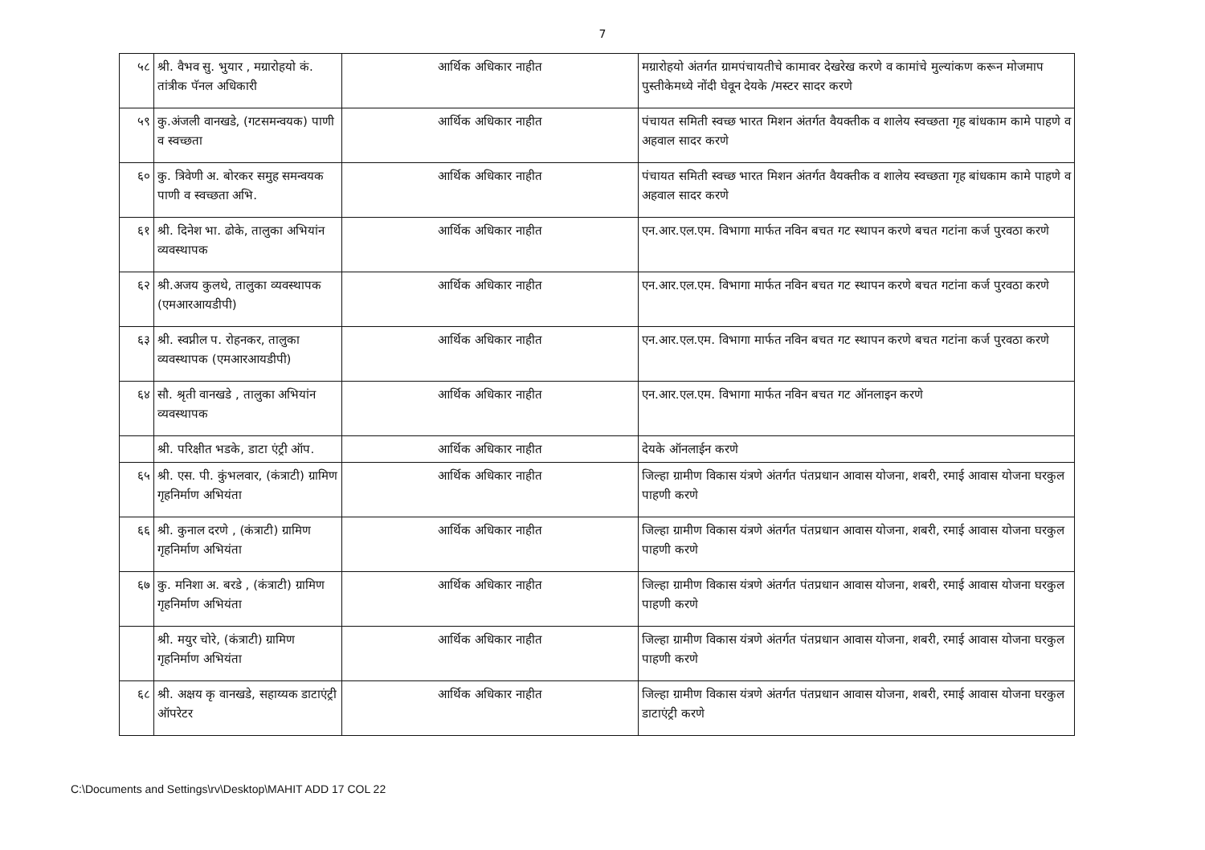7
| ५८ | श्री. वैभव सु. भुयार , मग्रारोहयो कं. तांत्रीक पॅनल अधिकारी | आर्थिक अधिकार नाहीत | मग्रारोहयो अंतर्गत ग्रामपंचायतीचे कामावर देखरेख करणे व कामांचे मुल्यांकण करून मोजमाप पुस्तीकेमध्ये नोंदी घेवून देयके /मस्टर सादर करणे |
| ५९ | कु.अंजली वानखडे, (गटसमन्वयक) पाणी व स्वच्छता | आर्थिक अधिकार नाहीत | पंचायत समिती स्वच्छ भारत मिशन अंतर्गत वैयक्तीक व शालेय स्वच्छता गृह बांधकाम कामे पाहणे व अहवाल सादर करणे |
| ६० | कु. त्रिवेणी अ. बोरकर समुह समन्वयक पाणी व स्वच्छता अभि. | आर्थिक अधिकार नाहीत | पंचायत समिती स्वच्छ भारत मिशन अंतर्गत वैयक्तीक व शालेय स्वच्छता गृह बांधकाम कामे पाहणे व अहवाल सादर करणे |
| ६१ | श्री. दिनेश भा. ढोके, तालुका अभियांन व्यवस्थापक | आर्थिक अधिकार नाहीत | एन.आर.एल.एम. विभागा मार्फत नविन बचत गट स्थापन करणे बचत गटांना कर्ज पुरवठा करणे |
| ६२ | श्री.अजय कुलथे, तालुका व्यवस्थापक (एमआरआयडीपी) | आर्थिक अधिकार नाहीत | एन.आर.एल.एम. विभागा मार्फत नविन बचत गट स्थापन करणे बचत गटांना कर्ज पुरवठा करणे |
| ६३ | श्री. स्वप्नील प. रोहनकर, तालुका व्यवस्थापक (एमआरआयडीपी) | आर्थिक अधिकार नाहीत | एन.आर.एल.एम. विभागा मार्फत नविन बचत गट स्थापन करणे बचत गटांना कर्ज पुरवठा करणे |
| ६४ | सौ. श्रृती वानखडे , तालुका अभियांन व्यवस्थापक | आर्थिक अधिकार नाहीत | एन.आर.एल.एम. विभागा मार्फत नविन बचत गट ऑनलाइन करणे |
| | श्री. परिक्षीत भडके, डाटा एंट्री ऑप. | आर्थिक अधिकार नाहीत | देयके ऑनलाईन करणे |
| ६५ | श्री. एस. पी. कुंभलवार, (कंत्राटी) ग्रामिण गृहनिर्माण अभियंता | आर्थिक अधिकार नाहीत | जिल्हा ग्रामीण विकास यंत्रणे अंतर्गत पंतप्रधान आवास योजना, शबरी, रमाई आवास योजना घरकुल पाहणी करणे |
| ६६ | श्री. कुनाल दरणे , (कंत्राटी) ग्रामिण गृहनिर्माण अभियंता | आर्थिक अधिकार नाहीत | जिल्हा ग्रामीण विकास यंत्रणे अंतर्गत पंतप्रधान आवास योजना, शबरी, रमाई आवास योजना घरकुल पाहणी करणे |
| ६७ | कु. मनिशा अ. बरडे , (कंत्राटी) ग्रामिण गृहनिर्माण अभियंता | आर्थिक अधिकार नाहीत | जिल्हा ग्रामीण विकास यंत्रणे अंतर्गत पंतप्रधान आवास योजना, शबरी, रमाई आवास योजना घरकुल पाहणी करणे |
| | श्री. मयुर चोरे, (कंत्राटी) ग्रामिण गृहनिर्माण अभियंता | आर्थिक अधिकार नाहीत | जिल्हा ग्रामीण विकास यंत्रणे अंतर्गत पंतप्रधान आवास योजना, शबरी, रमाई आवास योजना घरकुल पाहणी करणे |
| ६८ | श्री. अक्षय कृ वानखडे, सहाय्यक डाटाएंट्री ऑपरेटर | आर्थिक अधिकार नाहीत | जिल्हा ग्रामीण विकास यंत्रणे अंतर्गत पंतप्रधान आवास योजना, शबरी, रमाई आवास योजना घरकुल डाटाएंट्री करणे |
C:\Documents and Settings\rv\Desktop\MAHIT ADD 17 COL 22